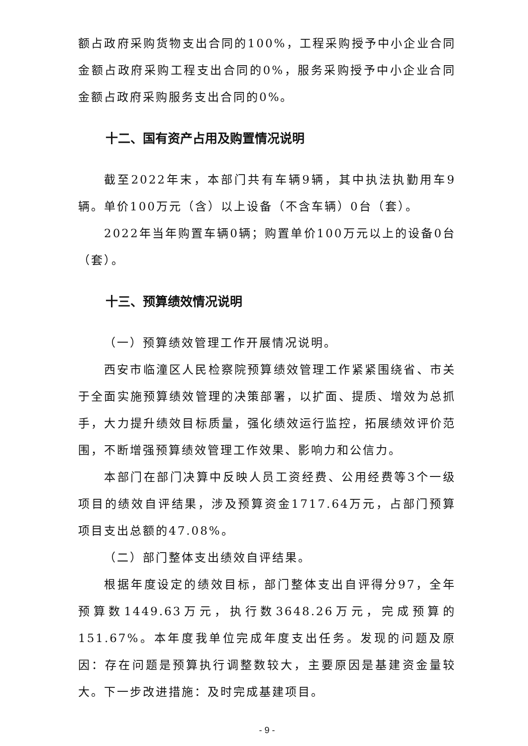额占政府采购货物支出合同的100%，工程采购授予中小企业合同金额占政府采购工程支出合同的0%，服务采购授予中小企业合同金额占政府采购服务支出合同的0%。
十二、国有资产占用及购置情况说明
截至2022年末，本部门共有车辆9辆，其中执法执勤用车9辆。单价100万元（含）以上设备（不含车辆）0台（套）。
2022年当年购置车辆0辆；购置单价100万元以上的设备0台（套）。
十三、预算绩效情况说明
（一）预算绩效管理工作开展情况说明。
西安市临潼区人民检察院预算绩效管理工作紧紧围绕省、市关于全面实施预算绩效管理的决策部署，以扩面、提质、增效为总抓手，大力提升绩效目标质量，强化绩效运行监控，拓展绩效评价范围，不断增强预算绩效管理工作效果、影响力和公信力。
本部门在部门决算中反映人员工资经费、公用经费等3个一级项目的绩效自评结果，涉及预算资金1717.64万元，占部门预算项目支出总额的47.08%。
（二）部门整体支出绩效自评结果。
根据年度设定的绩效目标，部门整体支出自评得分97，全年预算数1449.63万元，执行数3648.26万元，完成预算的151.67%。本年度我单位完成年度支出任务。发现的问题及原因：存在问题是预算执行调整数较大，主要原因是基建资金量较大。下一步改进措施：及时完成基建项目。
- 9 -